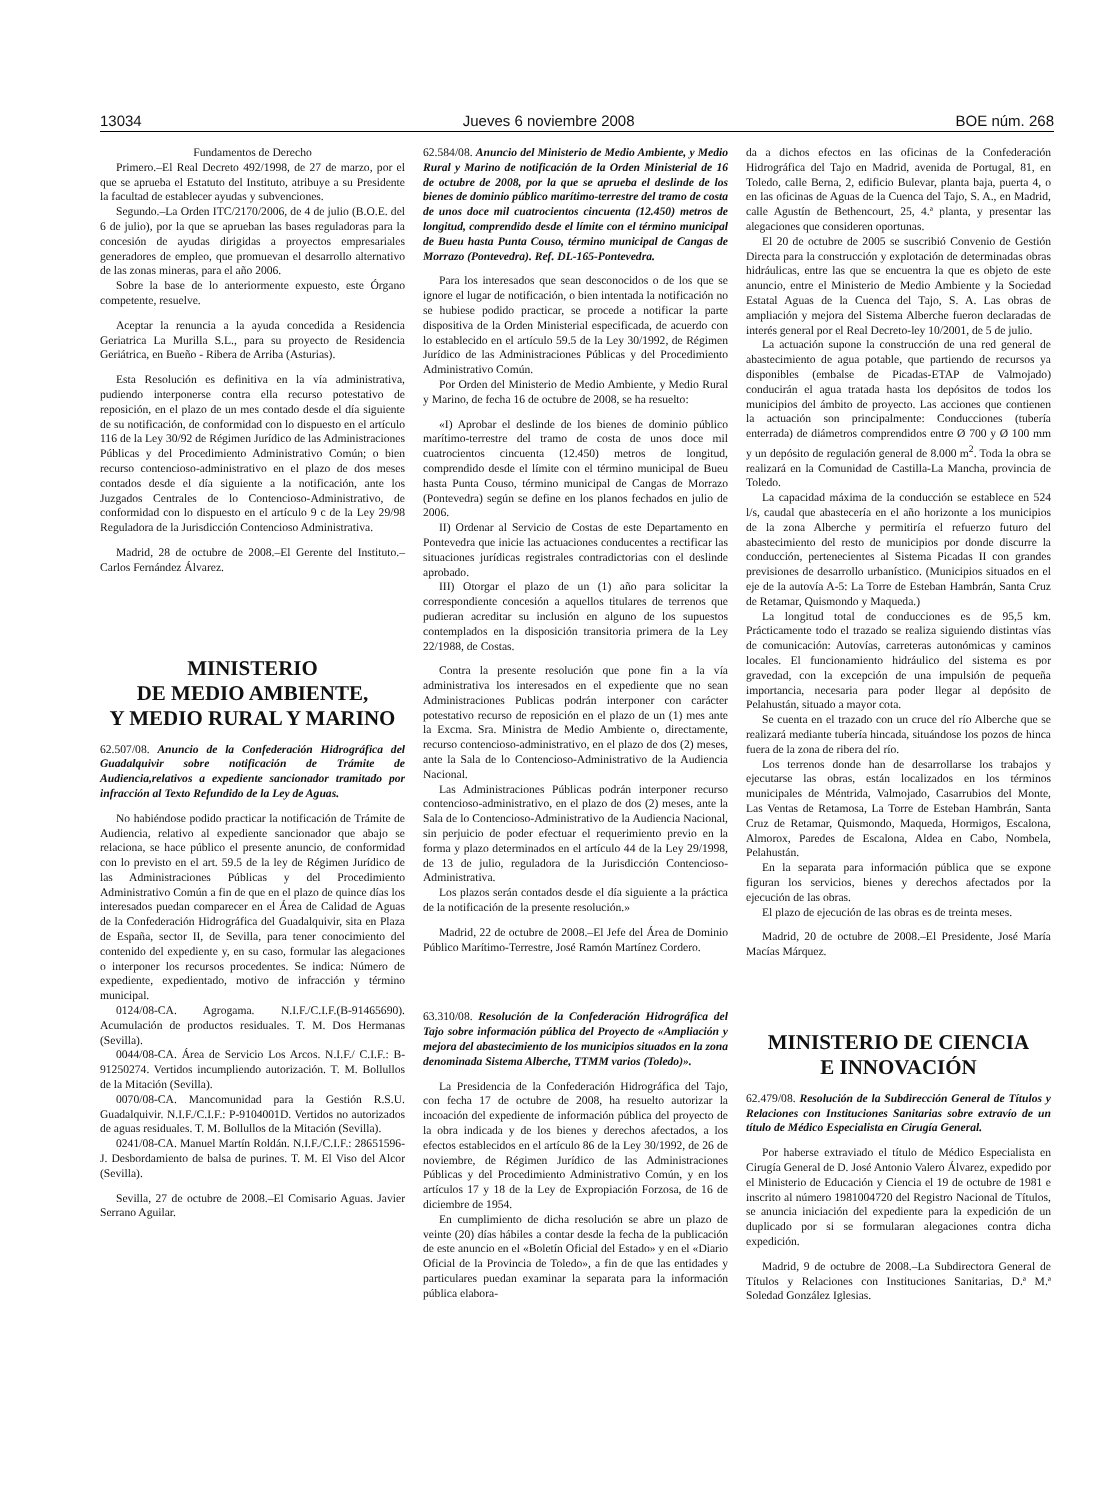13034 Jueves 6 noviembre 2008 BOE núm. 268
Fundamentos de Derecho
Primero.–El Real Decreto 492/1998, de 27 de marzo, por el que se aprueba el Estatuto del Instituto, atribuye a su Presidente la facultad de establecer ayudas y subvenciones.
Segundo.–La Orden ITC/2170/2006, de 4 de julio (B.O.E. del 6 de julio), por la que se aprueban las bases reguladoras para la concesión de ayudas dirigidas a proyectos empresariales generadores de empleo, que promuevan el desarrollo alternativo de las zonas mineras, para el año 2006.
Sobre la base de lo anteriormente expuesto, este Órgano competente, resuelve.
Aceptar la renuncia a la ayuda concedida a Residencia Geriatrica La Murilla S.L., para su proyecto de Residencia Geriátrica, en Bueño - Ribera de Arriba (Asturias).
Esta Resolución es definitiva en la vía administrativa, pudiendo interponerse contra ella recurso potestativo de reposición, en el plazo de un mes contado desde el día siguiente de su notificación, de conformidad con lo dispuesto en el artículo 116 de la Ley 30/92 de Régimen Jurídico de las Administraciones Públicas y del Procedimiento Administrativo Común; o bien recurso contencioso-administrativo en el plazo de dos meses contados desde el día siguiente a la notificación, ante los Juzgados Centrales de lo Contencioso-Administrativo, de conformidad con lo dispuesto en el artículo 9 c de la Ley 29/98 Reguladora de la Jurisdicción Contencioso Administrativa.
Madrid, 28 de octubre de 2008.–El Gerente del Instituto.–Carlos Fernández Álvarez.
MINISTERIO
DE MEDIO AMBIENTE,
Y MEDIO RURAL Y MARINO
62.507/08. Anuncio de la Confederación Hidrográfica del Guadalquivir sobre notificación de Trámite de Audiencia,relativos a expediente sancionador tramitado por infracción al Texto Refundido de la Ley de Aguas.
No habiéndose podido practicar la notificación de Trámite de Audiencia, relativo al expediente sancionador que abajo se relaciona, se hace público el presente anuncio, de conformidad con lo previsto en el art. 59.5 de la ley de Régimen Jurídico de las Administraciones Públicas y del Procedimiento Administrativo Común a fin de que en el plazo de quince días los interesados puedan comparecer en el Área de Calidad de Aguas de la Confederación Hidrográfica del Guadalquivir, sita en Plaza de España, sector II, de Sevilla, para tener conocimiento del contenido del expediente y, en su caso, formular las alegaciones o interponer los recursos procedentes. Se indica: Número de expediente, expedientado, motivo de infracción y término municipal.
0124/08-CA. Agrogama. N.I.F./C.I.F.(B-91465690). Acumulación de productos residuales. T. M. Dos Hermanas (Sevilla).
0044/08-CA. Área de Servicio Los Arcos. N.I.F./ C.I.F.: B-91250274. Vertidos incumpliendo autorización. T. M. Bollullos de la Mitación (Sevilla).
0070/08-CA. Mancomunidad para la Gestión R.S.U. Guadalquivir. N.I.F./C.I.F.: P-9104001D. Vertidos no autorizados de aguas residuales. T. M. Bollullos de la Mitación (Sevilla).
0241/08-CA. Manuel Martín Roldán. N.I.F./C.I.F.: 28651596-J. Desbordamiento de balsa de purines. T. M. El Viso del Alcor (Sevilla).
Sevilla, 27 de octubre de 2008.–El Comisario Aguas. Javier Serrano Aguilar.
62.584/08. Anuncio del Ministerio de Medio Ambiente, y Medio Rural y Marino de notificación de la Orden Ministerial de 16 de octubre de 2008, por la que se aprueba el deslinde de los bienes de dominio público marítimo-terrestre del tramo de costa de unos doce mil cuatrocientos cincuenta (12.450) metros de longitud, comprendido desde el límite con el término municipal de Bueu hasta Punta Couso, término municipal de Cangas de Morrazo (Pontevedra). Ref. DL-165-Pontevedra.
Para los interesados que sean desconocidos o de los que se ignore el lugar de notificación, o bien intentada la notificación no se hubiese podido practicar, se procede a notificar la parte dispositiva de la Orden Ministerial especificada, de acuerdo con lo establecido en el artículo 59.5 de la Ley 30/1992, de Régimen Jurídico de las Administraciones Públicas y del Procedimiento Administrativo Común.
Por Orden del Ministerio de Medio Ambiente, y Medio Rural y Marino, de fecha 16 de octubre de 2008, se ha resuelto:
«I) Aprobar el deslinde de los bienes de dominio público marítimo-terrestre del tramo de costa de unos doce mil cuatrocientos cincuenta (12.450) metros de longitud, comprendido desde el límite con el término municipal de Bueu hasta Punta Couso, término municipal de Cangas de Morrazo (Pontevedra) según se define en los planos fechados en julio de 2006.
II) Ordenar al Servicio de Costas de este Departamento en Pontevedra que inicie las actuaciones conducentes a rectificar las situaciones jurídicas registrales contradictorias con el deslinde aprobado.
III) Otorgar el plazo de un (1) año para solicitar la correspondiente concesión a aquellos titulares de terrenos que pudieran acreditar su inclusión en alguno de los supuestos contemplados en la disposición transitoria primera de la Ley 22/1988, de Costas.
Contra la presente resolución que pone fin a la vía administrativa los interesados en el expediente que no sean Administraciones Publicas podrán interponer con carácter potestativo recurso de reposición en el plazo de un (1) mes ante la Excma. Sra. Ministra de Medio Ambiente o, directamente, recurso contencioso-administrativo, en el plazo de dos (2) meses, ante la Sala de lo Contencioso-Administrativo de la Audiencia Nacional.
Las Administraciones Públicas podrán interponer recurso contencioso-administrativo, en el plazo de dos (2) meses, ante la Sala de lo Contencioso-Administrativo de la Audiencia Nacional, sin perjuicio de poder efectuar el requerimiento previo en la forma y plazo determinados en el artículo 44 de la Ley 29/1998, de 13 de julio, reguladora de la Jurisdicción Contencioso-Administrativa.
Los plazos serán contados desde el día siguiente a la práctica de la notificación de la presente resolución.»
Madrid, 22 de octubre de 2008.–El Jefe del Área de Dominio Público Marítimo-Terrestre, José Ramón Martínez Cordero.
63.310/08. Resolución de la Confederación Hidrográfica del Tajo sobre información pública del Proyecto de «Ampliación y mejora del abastecimiento de los municipios situados en la zona denominada Sistema Alberche, TTMM varios (Toledo)».
La Presidencia de la Confederación Hidrográfica del Tajo, con fecha 17 de octubre de 2008, ha resuelto autorizar la incoación del expediente de información pública del proyecto de la obra indicada y de los bienes y derechos afectados, a los efectos establecidos en el artículo 86 de la Ley 30/1992, de 26 de noviembre, de Régimen Jurídico de las Administraciones Públicas y del Procedimiento Administrativo Común, y en los artículos 17 y 18 de la Ley de Expropiación Forzosa, de 16 de diciembre de 1954.
En cumplimiento de dicha resolución se abre un plazo de veinte (20) días hábiles a contar desde la fecha de la publicación de este anuncio en el «Boletín Oficial del Estado» y en el «Diario Oficial de la Provincia de Toledo», a fin de que las entidades y particulares puedan examinar la separata para la información pública elabora-
da a dichos efectos en las oficinas de la Confederación Hidrográfica del Tajo en Madrid, avenida de Portugal, 81, en Toledo, calle Berna, 2, edificio Bulevar, planta baja, puerta 4, o en las oficinas de Aguas de la Cuenca del Tajo, S. A., en Madrid, calle Agustín de Bethencourt, 25, 4.ª planta, y presentar las alegaciones que consideren oportunas.
El 20 de octubre de 2005 se suscribió Convenio de Gestión Directa para la construcción y explotación de determinadas obras hidráulicas, entre las que se encuentra la que es objeto de este anuncio, entre el Ministerio de Medio Ambiente y la Sociedad Estatal Aguas de la Cuenca del Tajo, S. A. Las obras de ampliación y mejora del Sistema Alberche fueron declaradas de interés general por el Real Decreto-ley 10/2001, de 5 de julio.
La actuación supone la construcción de una red general de abastecimiento de agua potable, que partiendo de recursos ya disponibles (embalse de Picadas-ETAP de Valmojado) conducirán el agua tratada hasta los depósitos de todos los municipios del ámbito de proyecto. Las acciones que contienen la actuación son principalmente: Conducciones (tubería enterrada) de diámetros comprendidos entre Ø 700 y Ø 100 mm y un depósito de regulación general de 8.000 m<sup>2</sup>. Toda la obra se realizará en la Comunidad de Castilla-La Mancha, provincia de Toledo.
La capacidad máxima de la conducción se establece en 524 l/s, caudal que abastecería en el año horizonte a los municipios de la zona Alberche y permitiría el refuerzo futuro del abastecimiento del resto de municipios por donde discurre la conducción, pertenecientes al Sistema Picadas II con grandes previsiones de desarrollo urbanístico. (Municipios situados en el eje de la autovía A-5: La Torre de Esteban Hambrán, Santa Cruz de Retamar, Quismondo y Maqueda.)
La longitud total de conducciones es de 95,5 km. Prácticamente todo el trazado se realiza siguiendo distintas vías de comunicación: Autovías, carreteras autonómicas y caminos locales. El funcionamiento hidráulico del sistema es por gravedad, con la excepción de una impulsión de pequeña importancia, necesaria para poder llegar al depósito de Pelahustán, situado a mayor cota.
Se cuenta en el trazado con un cruce del río Alberche que se realizará mediante tubería hincada, situándose los pozos de hinca fuera de la zona de ribera del río.
Los terrenos donde han de desarrollarse los trabajos y ejecutarse las obras, están localizados en los términos municipales de Méntrida, Valmojado, Casarrubios del Monte, Las Ventas de Retamosa, La Torre de Esteban Hambrán, Santa Cruz de Retamar, Quismondo, Maqueda, Hormigos, Escalona, Almorox, Paredes de Escalona, Aldea en Cabo, Nombela, Pelahustán.
En la separata para información pública que se expone figuran los servicios, bienes y derechos afectados por la ejecución de las obras.
El plazo de ejecución de las obras es de treinta meses.
Madrid, 20 de octubre de 2008.–El Presidente, José María Macías Márquez.
MINISTERIO DE CIENCIA
E INNOVACIÓN
62.479/08. Resolución de la Subdirección General de Títulos y Relaciones con Instituciones Sanitarias sobre extravío de un título de Médico Especialista en Cirugía General.
Por haberse extraviado el título de Médico Especialista en Cirugía General de D. José Antonio Valero Álvarez, expedido por el Ministerio de Educación y Ciencia el 19 de octubre de 1981 e inscrito al número 1981004720 del Registro Nacional de Títulos, se anuncia iniciación del expediente para la expedición de un duplicado por si se formularan alegaciones contra dicha expedición.
Madrid, 9 de octubre de 2008.–La Subdirectora General de Títulos y Relaciones con Instituciones Sanitarias, D.ª M.ª Soledad González Iglesias.